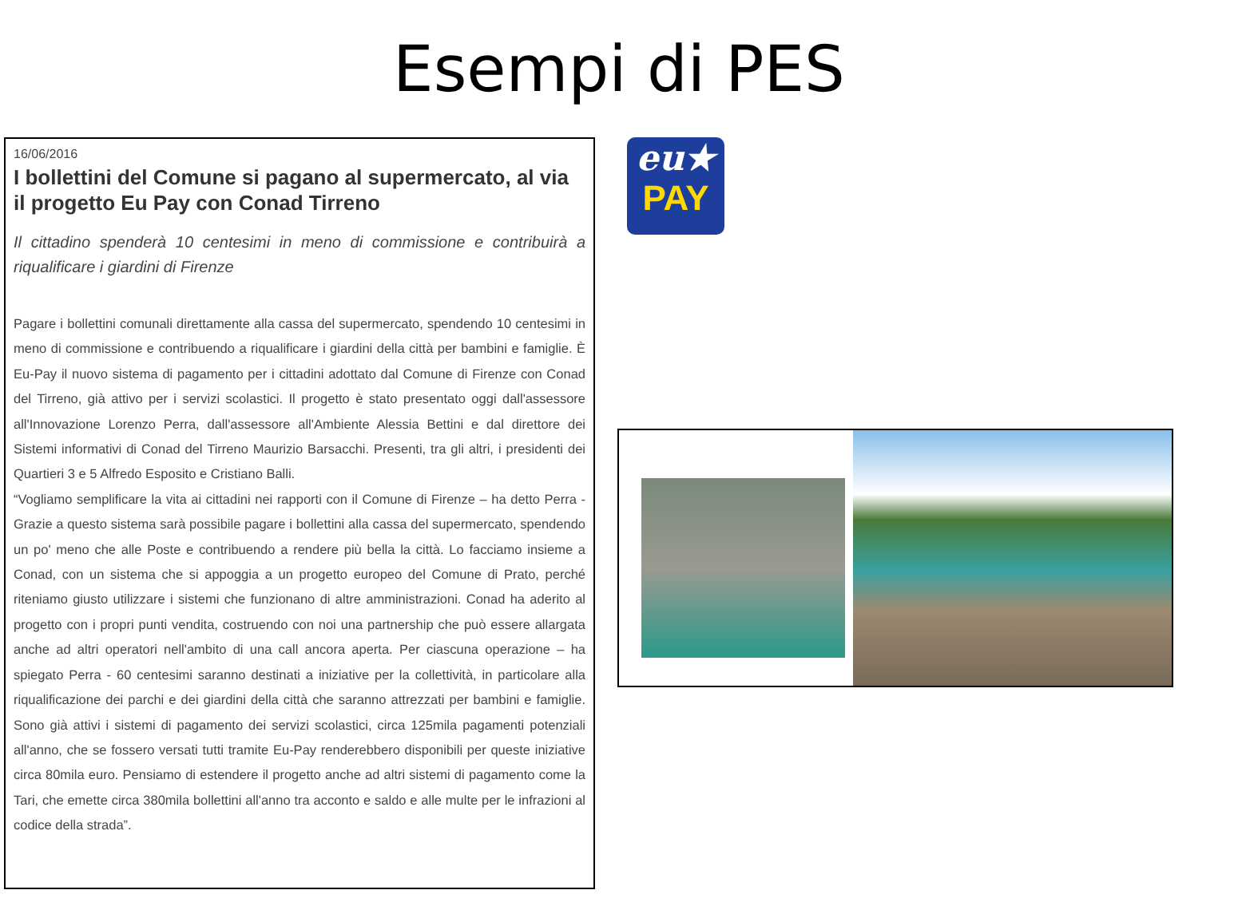Esempi di PES
16/06/2016
I bollettini del Comune si pagano al supermercato, al via il progetto Eu Pay con Conad Tirreno
Il cittadino spenderà 10 centesimi in meno di commissione e contribuirà a riqualificare i giardini di Firenze
Pagare i bollettini comunali direttamente alla cassa del supermercato, spendendo 10 centesimi in meno di commissione e contribuendo a riqualificare i giardini della città per bambini e famiglie. È Eu-Pay il nuovo sistema di pagamento per i cittadini adottato dal Comune di Firenze con Conad del Tirreno, già attivo per i servizi scolastici. Il progetto è stato presentato oggi dall'assessore all'Innovazione Lorenzo Perra, dall'assessore all'Ambiente Alessia Bettini e dal direttore dei Sistemi informativi di Conad del Tirreno Maurizio Barsacchi. Presenti, tra gli altri, i presidenti dei Quartieri 3 e 5 Alfredo Esposito e Cristiano Balli.
“Vogliamo semplificare la vita ai cittadini nei rapporti con il Comune di Firenze – ha detto Perra - Grazie a questo sistema sarà possibile pagare i bollettini alla cassa del supermercato, spendendo un po' meno che alle Poste e contribuendo a rendere più bella la città. Lo facciamo insieme a Conad, con un sistema che si appoggia a un progetto europeo del Comune di Prato, perché riteniamo giusto utilizzare i sistemi che funzionano di altre amministrazioni. Conad ha aderito al progetto con i propri punti vendita, costruendo con noi una partnership che può essere allargata anche ad altri operatori nell'ambito di una call ancora aperta. Per ciascuna operazione – ha spiegato Perra - 60 centesimi saranno destinati a iniziative per la collettività, in particolare alla riqualificazione dei parchi e dei giardini della città che saranno attrezzati per bambini e famiglie. Sono già attivi i sistemi di pagamento dei servizi scolastici, circa 125mila pagamenti potenziali all'anno, che se fossero versati tutti tramite Eu-Pay renderebbero disponibili per queste iniziative circa 80mila euro. Pensiamo di estendere il progetto anche ad altri sistemi di pagamento come la Tari, che emette circa 380mila bollettini all'anno tra acconto e saldo e alle multe per le infrazioni al codice della strada”.
eu★
PAY